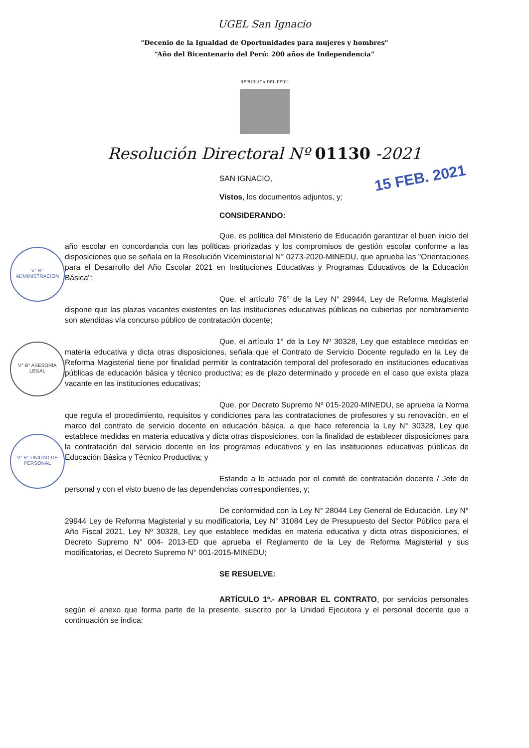UGEL San Ignacio
"Decenio de la Igualdad de Oportunidades para mujeres y hombres"
“Año del Bicentenario del Perú: 200 años de Independencia”
REPUBLICA DEL PERU
Resolución Directoral Nº 01130 -2021
15 FEB. 2021
V° B° ADMINISTRACION
V° B° ASESORÍA LEGAL
V° B° UNIDAD DE PERSONAL
SAN IGNACIO,
Vistos, los documentos adjuntos, y;
CONSIDERANDO:
Que, es política del Ministerio de Educación garantizar el buen inicio del año escolar en concordancia con las políticas priorizadas y los compromisos de gestión escolar conforme a las disposiciones que se señala en la Resolución Viceministerial N° 0273-2020-MINEDU, que aprueba las "Orientaciones para el Desarrollo del Año Escolar 2021 en Instituciones Educativas y Programas Educativos de la Educación Básica";
Que, el artículo 76° de la Ley N° 29944, Ley de Reforma Magisterial dispone que las plazas vacantes existentes en las instituciones educativas públicas no cubiertas por nombramiento son atendidas vía concurso público de contratación docente;
Que, el artículo 1° de la Ley Nº 30328, Ley que establece medidas en materia educativa y dicta otras disposiciones, señala que el Contrato de Servicio Docente regulado en la Ley de Reforma Magisterial tiene por finalidad permitir la contratación temporal del profesorado en instituciones educativas públicas de educación básica y técnico productiva; es de plazo determinado y procede en el caso que exista plaza vacante en las instituciones educativas;
Que, por Decreto Supremo Nº 015-2020-MINEDU, se aprueba la Norma que regula el procedimiento, requisitos y condiciones para las contrataciones de profesores y su renovación, en el marco del contrato de servicio docente en educación básica, a que hace referencia la Ley N° 30328, Ley que establece medidas en materia educativa y dicta otras disposiciones, con la finalidad de establecer disposiciones para la contratación del servicio docente en los programas educativos y en las instituciones educativas públicas de Educación Básica y Técnico Productiva; y
Estando a lo actuado por el comité de contratación docente / Jefe de personal y con el visto bueno de las dependencias correspondientes, y;
De conformidad con la Ley N° 28044 Ley General de Educación, Ley N° 29944 Ley de Reforma Magisterial y su modificatoria, Ley N° 31084 Ley de Presupuesto del Sector Público para el Año Fiscal 2021, Ley Nº 30328, Ley que establece medidas en materia educativa y dicta otras disposiciones, el Decreto Supremo N° 004- 2013-ED que aprueba el Reglamento de la Ley de Reforma Magisterial y sus modificatorias, el Decreto Supremo N° 001-2015-MINEDU;
SE RESUELVE:
ARTÍCULO 1º.- APROBAR EL CONTRATO, por servicios personales según el anexo que forma parte de la presente, suscrito por la Unidad Ejecutora y el personal docente que a continuación se indica: